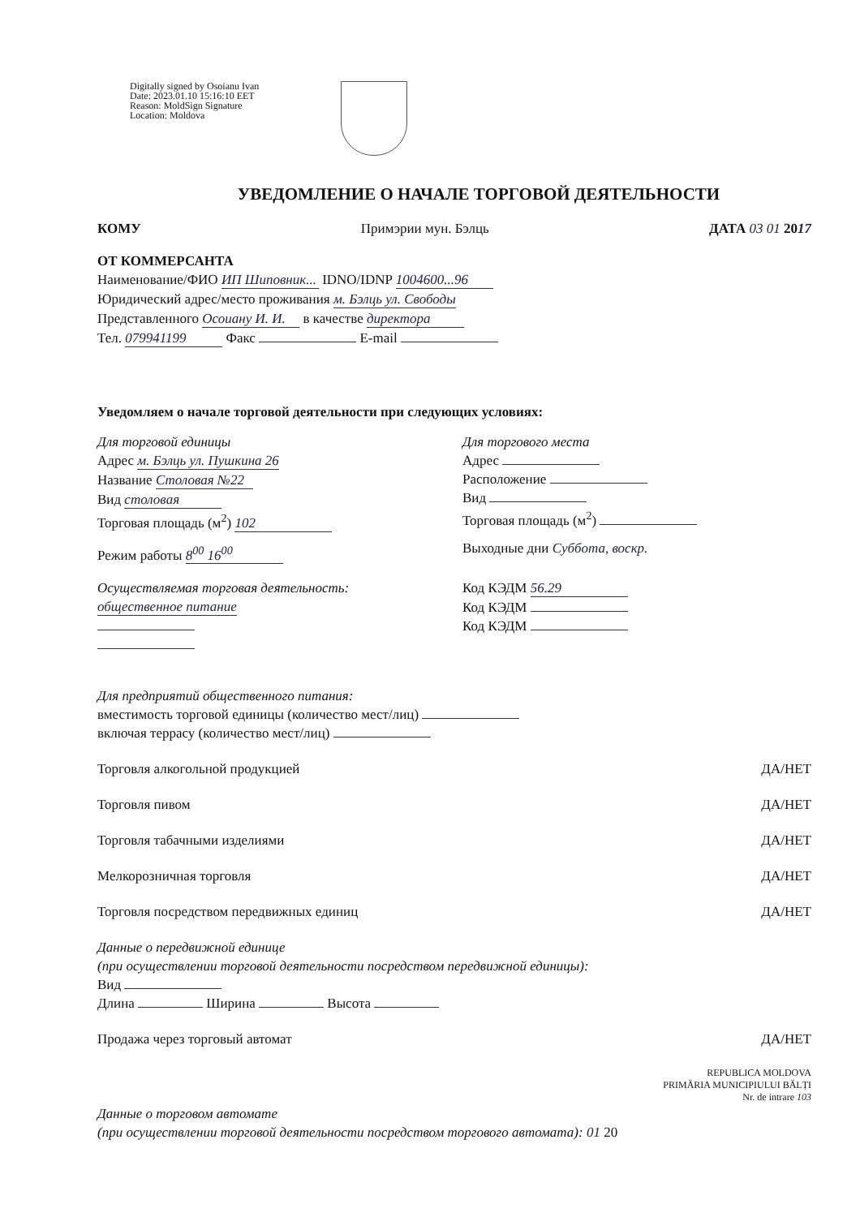Digitally signed by Osoianu Ivan
Date: 2023.01.10 15:16:10 EET
Reason: MoldSign Signature
Location: Moldova
УВЕДОМЛЕНИЕ О НАЧАЛЕ ТОРГОВОЙ ДЕЯТЕЛЬНОСТИ
КОМУ Примэрии мун. Бэлць ДАТА 03 01 2017
ОТ КОММЕРСАНТА
Наименование/ФИО ИП Шиповник... IDNO/IDNP 1004600...96
Юридический адрес/место проживания м. Бэлць ул. Свободы
Представленного Осоиану И. И. в качестве директора
Тел. 079941199 Факс E-mail
Уведомляем о начале торговой деятельности при следующих условиях:
Для торговой единицы
Адрес м. Бэлць ул. Пушкина 26
Название Столовая №22
Вид столовая
Торговая площадь (м<sup>2</sup>) 102
Режим работы 8<sup>00</sup> 16<sup>00</sup>
Для торгового места
Адрес
Расположение
Вид
Торговая площадь (м<sup>2</sup>)
Выходные дни Суббота, воскр.
Осуществляемая торговая деятельность:
общественное питание
Код КЭДМ 56.29
Код КЭДМ
Код КЭДМ
Для предприятий общественного питания:
вместимость торговой единицы (количество мест/лиц)
включая террасу (количество мест/лиц)
Торговля алкогольной продукцией ДА/НЕТ
Торговля пивом ДА/НЕТ
Торговля табачными изделиями ДА/НЕТ
Мелкорозничная торговля ДА/НЕТ
Торговля посредством передвижных единиц ДА/НЕТ
Данные о передвижной единице
(при осуществлении торговой деятельности посредством передвижной единицы):
Вид
Длина Ширина Высота
Продажа через торговый автомат ДА/НЕТ
REPUBLICA MOLDOVA
PRIMĂRIA MUNICIPIULUI BĂLȚI
Nr. de intrare 103
Данные о торговом автомате
(при осуществлении торговой деятельности посредством торгового автомата): 01 20